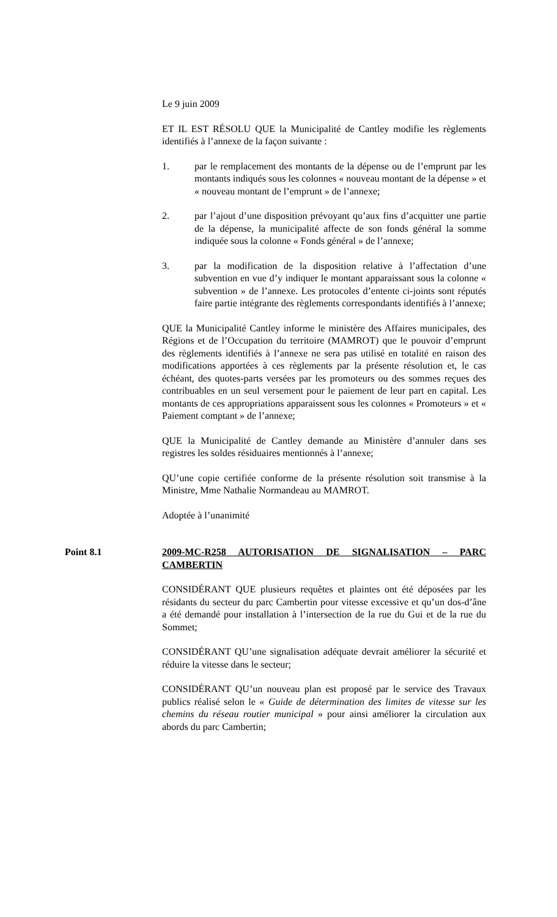Le 9 juin 2009
ET IL EST RÉSOLU QUE la Municipalité de Cantley modifie les règlements identifiés à l’annexe de la façon suivante :
1. par le remplacement des montants de la dépense ou de l’emprunt par les montants indiqués sous les colonnes « nouveau montant de la dépense » et « nouveau montant de l’emprunt » de l’annexe;
2. par l’ajout d’une disposition prévoyant qu’aux fins d’acquitter une partie de la dépense, la municipalité affecte de son fonds général la somme indiquée sous la colonne « Fonds général » de l’annexe;
3. par la modification de la disposition relative à l’affectation d’une subvention en vue d’y indiquer le montant apparaissant sous la colonne « subvention » de l’annexe. Les protocoles d’entente ci-joints sont réputés faire partie intégrante des règlements correspondants identifiés à l’annexe;
QUE la Municipalité Cantley informe le ministère des Affaires municipales, des Régions et de l’Occupation du territoire (MAMROT) que le pouvoir d’emprunt des règlements identifiés à l’annexe ne sera pas utilisé en totalité en raison des modifications apportées à ces règlements par la présente résolution et, le cas échéant, des quotes-parts versées par les promoteurs ou des sommes reçues des contribuables en un seul versement pour le paiement de leur part en capital. Les montants de ces appropriations apparaissent sous les colonnes « Promoteurs » et « Paiement comptant » de l’annexe;
QUE la Municipalité de Cantley demande au Ministère d’annuler dans ses registres les soldes résiduaires mentionnés à l’annexe;
QU’une copie certifiée conforme de la présente résolution soit transmise à la Ministre, Mme Nathalie Normandeau au MAMROT.
Adoptée à l’unanimité
Point 8.1 2009-MC-R258 AUTORISATION DE SIGNALISATION – PARC CAMBERTIN
CONSIDÉRANT QUE plusieurs requêtes et plaintes ont été déposées par les résidants du secteur du parc Cambertin pour vitesse excessive et qu’un dos-d’âne a été demandé pour installation à l’intersection de la rue du Gui et de la rue du Sommet;
CONSIDÉRANT QU’une signalisation adéquate devrait améliorer la sécurité et réduire la vitesse dans le secteur;
CONSIDÉRANT QU’un nouveau plan est proposé par le service des Travaux publics réalisé selon le « Guide de détermination des limites de vitesse sur les chemins du réseau routier municipal » pour ainsi améliorer la circulation aux abords du parc Cambertin;